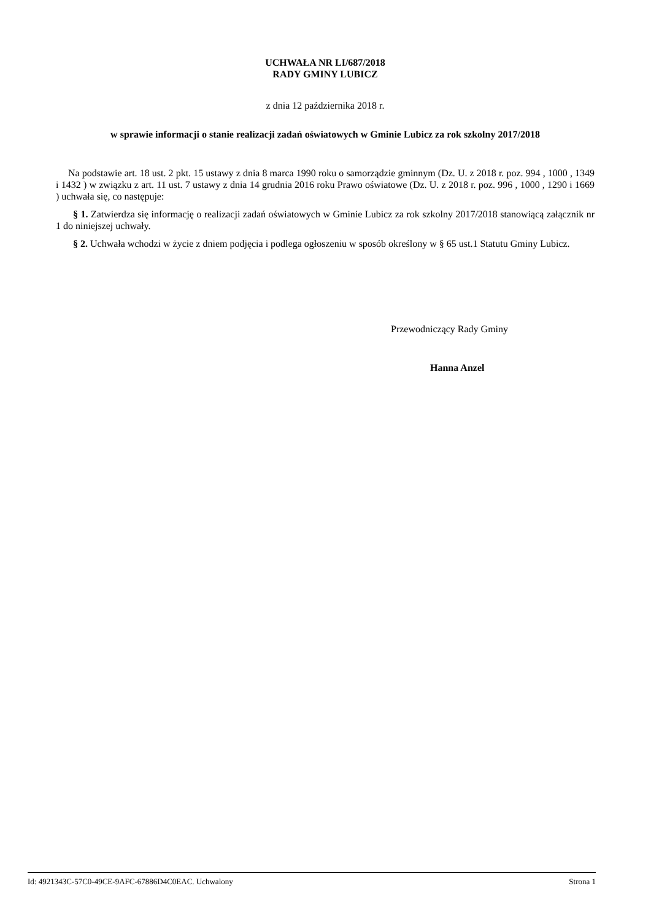UCHWAŁA NR LI/687/2018
RADY GMINY LUBICZ
z dnia 12 października 2018 r.
w sprawie informacji o stanie realizacji zadań oświatowych w Gminie Lubicz za rok szkolny 2017/2018
Na podstawie art. 18 ust. 2 pkt. 15 ustawy z dnia 8 marca 1990 roku o samorządzie gminnym (Dz. U. z 2018 r. poz. 994 , 1000 , 1349 i 1432 ) w związku z art. 11 ust. 7 ustawy z dnia 14 grudnia 2016 roku Prawo oświatowe (Dz. U. z 2018 r. poz. 996 , 1000 , 1290 i 1669 ) uchwała się, co następuje:
§ 1. Zatwierdza się informację o realizacji zadań oświatowych w Gminie Lubicz za rok szkolny 2017/2018 stanowiącą załącznik nr 1 do niniejszej uchwały.
§ 2. Uchwała wchodzi w życie z dniem podjęcia i podlega ogłoszeniu w sposób określony w § 65 ust.1 Statutu Gminy Lubicz.
Przewodniczący Rady Gminy
Hanna Anzel
Id: 4921343C-57C0-49CE-9AFC-67886D4C0EAC. Uchwalony Strona 1